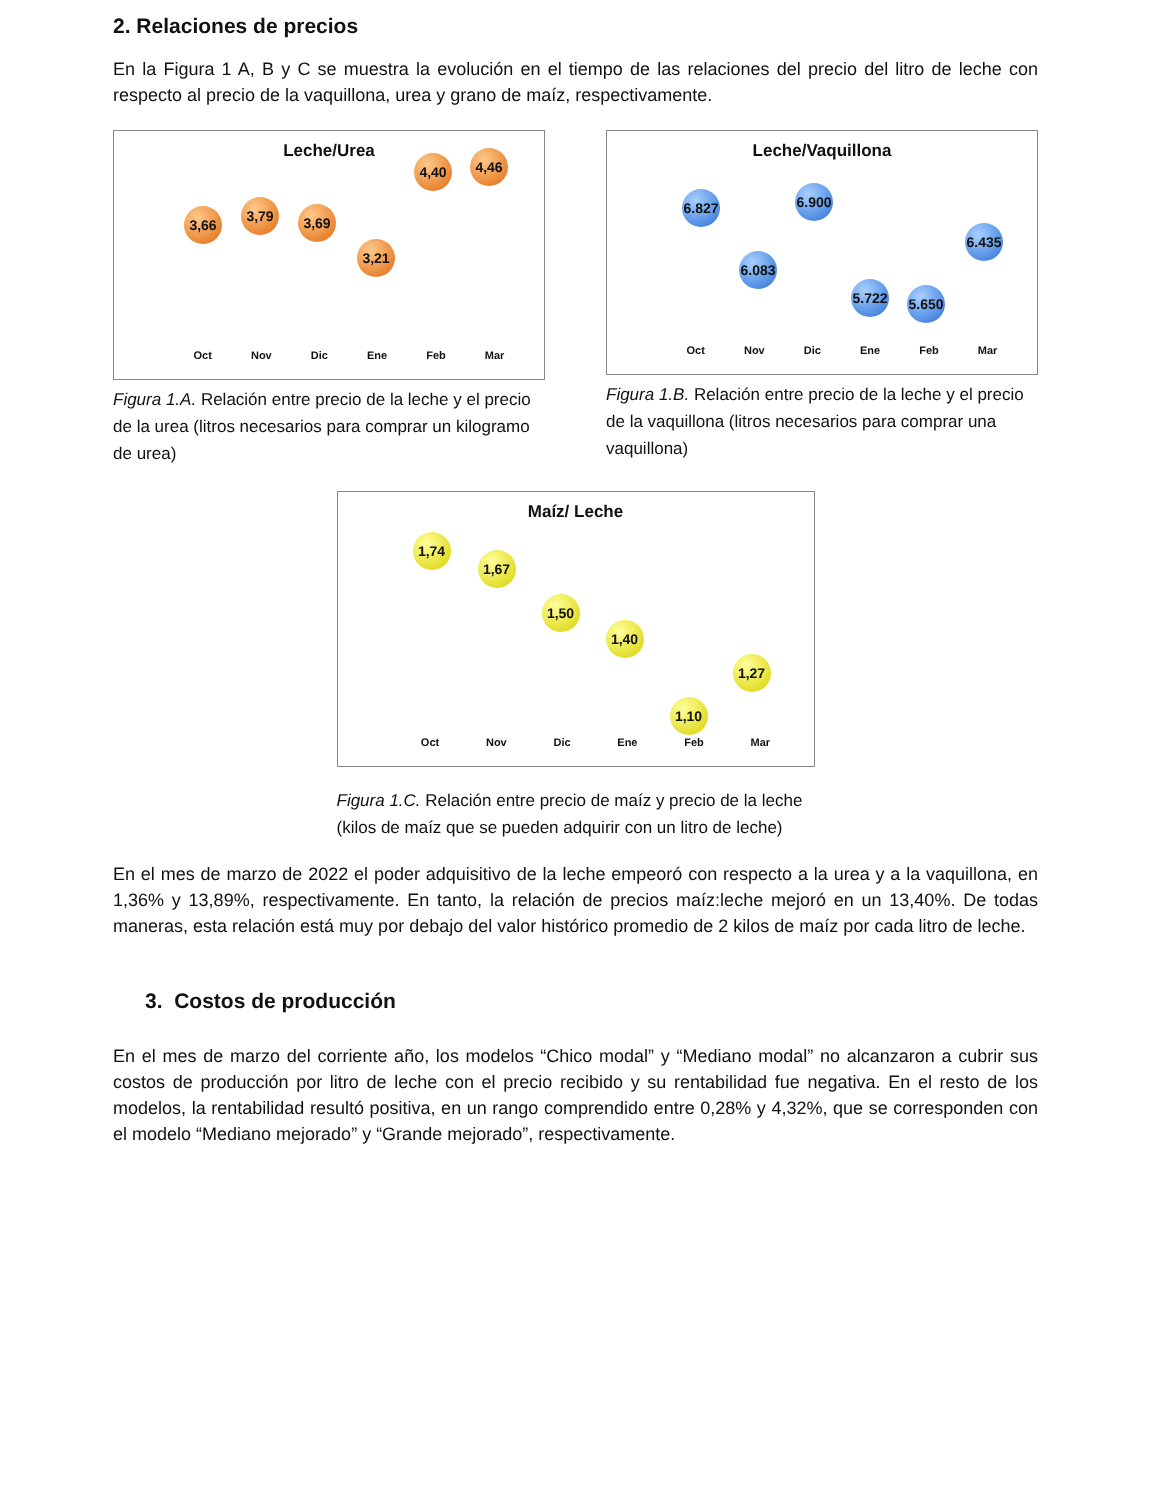2. Relaciones de precios
En la Figura 1 A, B y C se muestra la evolución en el tiempo de las relaciones del precio del litro de leche con respecto al precio de la vaquillona, urea y grano de maíz, respectivamente.
Leche/Urea
3,66
3,79 3,69
3,21
4,40 4,46
Oct Nov Dic Ene Feb Mar
Figura 1.A. Relación entre precio de la leche y el precio de la urea (litros necesarios para comprar un kilogramo de urea)
Leche/Vaquillona
6.827
6.083
6.900
5.722
5.650
6.435
Oct Nov Dic Ene Feb Mar
Figura 1.B. Relación entre precio de la leche y el precio de la vaquillona (litros necesarios para comprar una vaquillona)
Maíz/ Leche
1,74
1,67
1,50
1,40
1,10
1,27
Oct Nov Dic Ene Feb Mar
Figura 1.C. Relación entre precio de maíz y precio de la leche (kilos de maíz que se pueden adquirir con un litro de leche)
En el mes de marzo de 2022 el poder adquisitivo de la leche empeoró con respecto a la urea y a la vaquillona, en 1,36% y 13,89%, respectivamente. En tanto, la relación de precios maíz:leche mejoró en un 13,40%. De todas maneras, esta relación está muy por debajo del valor histórico promedio de 2 kilos de maíz por cada litro de leche.
3. Costos de producción
En el mes de marzo del corriente año, los modelos “Chico modal” y “Mediano modal” no alcanzaron a cubrir sus costos de producción por litro de leche con el precio recibido y su rentabilidad fue negativa. En el resto de los modelos, la rentabilidad resultó positiva, en un rango comprendido entre 0,28% y 4,32%, que se corresponden con el modelo “Mediano mejorado” y “Grande mejorado”, respectivamente.